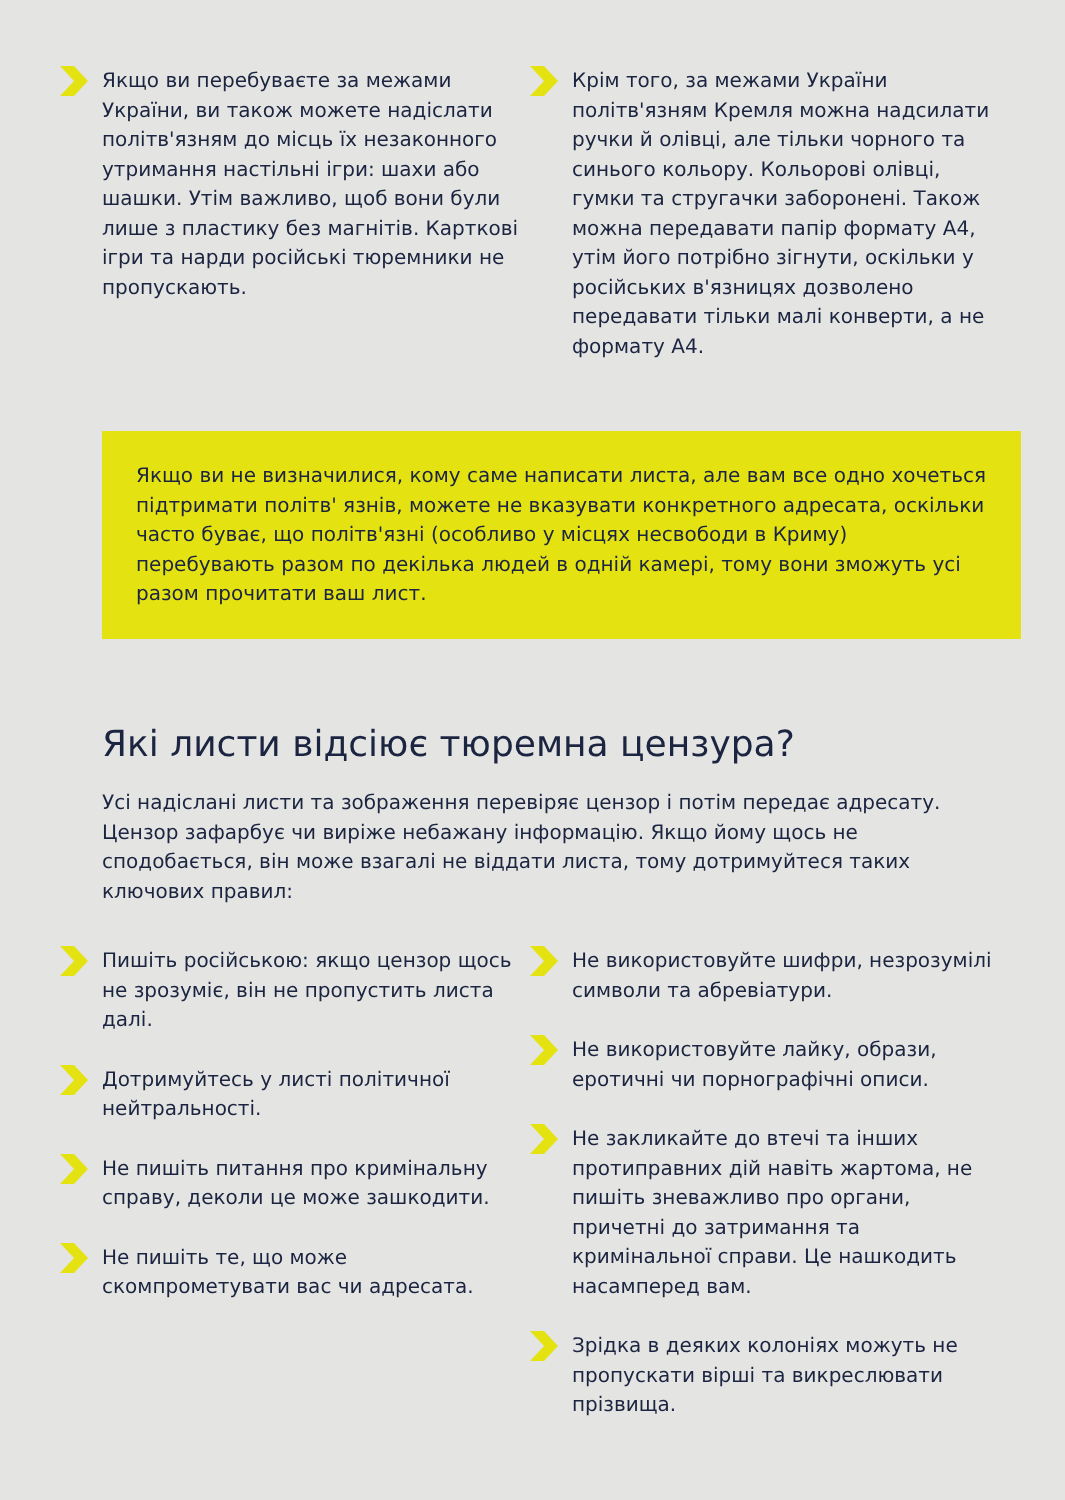Якщо ви перебуваєте за межами України, ви також можете надіслати політв'язням до місць їх незаконного утримання настільні ігри: шахи або шашки. Утім важливо, щоб вони були лише з пластику без магнітів. Карткові ігри та нарди російські тюремники не пропускають.
Крім того, за межами України політв'язням Кремля можна надсилати ручки й олівці, але тільки чорного та синього кольору. Кольорові олівці, гумки та стругачки заборонені. Також можна передавати папір формату А4, утім його потрібно зігнути, оскільки у російських в'язницях дозволено передавати тільки малі конверти, а не формату А4.
Якщо ви не визначилися, кому саме написати листа, але вам все одно хочеться підтримати політв' язнів, можете не вказувати конкретного адресата, оскільки часто буває, що політв'язні (особливо у місцях несвободи в Криму) перебувають разом по декілька людей в одній камері, тому вони зможуть усі разом прочитати ваш лист.
Які листи відсіює тюремна цензура?
Усі надіслані листи та зображення перевіряє цензор і потім передає адресату. Цензор зафарбує чи виріже небажану інформацію. Якщо йому щось не сподобається, він може взагалі не віддати листа, тому дотримуйтеся таких ключових правил:
Пишіть російською: якщо цензор щось не зрозуміє, він не пропустить листа далі.
Дотримуйтесь у листі політичної нейтральності.
Не пишіть питання про кримінальну справу, деколи це може зашкодити.
Не пишіть те, що може скомпрометувати вас чи адресата.
Не використовуйте шифри, незрозумілі символи та абревіатури.
Не використовуйте лайку, образи, еротичні чи порнографічні описи.
Не закликайте до втечі та інших протиправних дій навіть жартома, не пишіть зневажливо про органи, причетні до затримання та кримінальної справи. Це нашкодить насамперед вам.
Зрідка в деяких колоніях можуть не пропускати вірші та викреслювати прізвища.